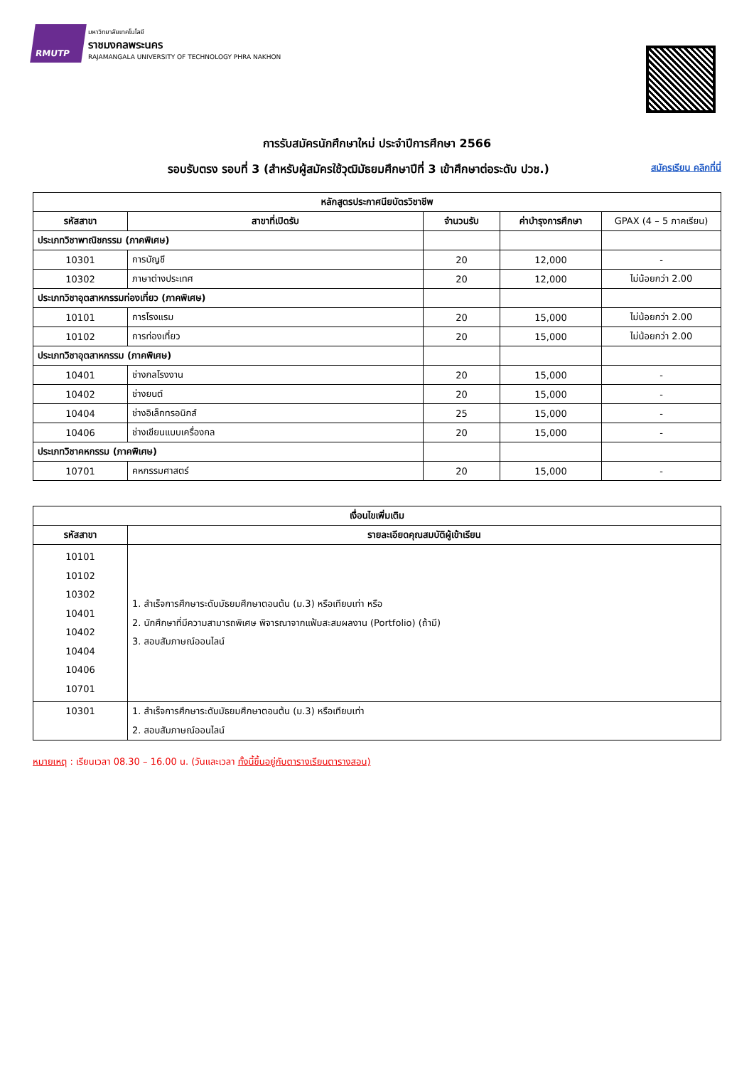RMUTP
มหาวิทยาลัยเทคโนโลยี
ราชมงคลพระนคร
RAJAMANGALA UNIVERSITY OF TECHNOLOGY PHRA NAKHON
การรับสมัครนักศึกษาใหม่ ประจำปีการศึกษา 2566
รอบรับตรง รอบที่ 3 (สำหรับผู้สมัครใช้วุฒิมัธยมศึกษาปีที่ 3 เข้าศึกษาต่อระดับ ปวช.) สมัครเรียน คลิกที่นี่
| หลักสูตรประกาศนียบัตรวิชาชีพ | | | | |
| --- | --- | --- | --- | --- |
| รหัสสาขา | สาขาที่เปิดรับ | จำนวนรับ | ค่าบำรุงการศึกษา | GPAX (4 – 5 ภาคเรียน) |
| ประเภทวิชาพาณิชกรรม (ภาคพิเศษ) | | | | |
| 10301 | การบัญชี | 20 | 12,000 | - |
| 10302 | ภาษาต่างประเทศ | 20 | 12,000 | ไม่น้อยกว่า 2.00 |
| ประเภทวิชาอุตสาหกรรมท่องเที่ยว (ภาคพิเศษ) | | | | |
| 10101 | การโรงแรม | 20 | 15,000 | ไม่น้อยกว่า 2.00 |
| 10102 | การท่องเที่ยว | 20 | 15,000 | ไม่น้อยกว่า 2.00 |
| ประเภทวิชาอุตสาหกรรม (ภาคพิเศษ) | | | | |
| 10401 | ช่างกลโรงงาน | 20 | 15,000 | - |
| 10402 | ช่างยนต์ | 20 | 15,000 | - |
| 10404 | ช่างอิเล็กทรอนิกส์ | 25 | 15,000 | - |
| 10406 | ช่างเขียนแบบเครื่องกล | 20 | 15,000 | - |
| ประเภทวิชาคหกรรม (ภาคพิเศษ) | | | | |
| 10701 | คหกรรมศาสตร์ | 20 | 15,000 | - |
| เงื่อนไขเพิ่มเติม | |
| --- | --- |
| รหัสสาขา | รายละเอียดคุณสมบัติผู้เข้าเรียน |
| 10101 10102 10302 10401 10402 10404 10406 10701 | 1. สำเร็จการศึกษาระดับมัธยมศึกษาตอนต้น (ม.3) หรือเทียบเท่า หรือ 2. นักศึกษาที่มีความสามารถพิเศษ พิจารณาจากแฟ้มสะสมผลงาน (Portfolio) (ถ้ามี) 3. สอบสัมภาษณ์ออนไลน์ |
| 10301 | 1. สำเร็จการศึกษาระดับมัธยมศึกษาตอนต้น (ม.3) หรือเทียบเท่า 2. สอบสัมภาษณ์ออนไลน์ |
หมายเหตุ : เรียนเวลา 08.30 – 16.00 น. (วันและเวลา ทั้งนี้ขึ้นอยู่กับตารางเรียนตารางสอน)